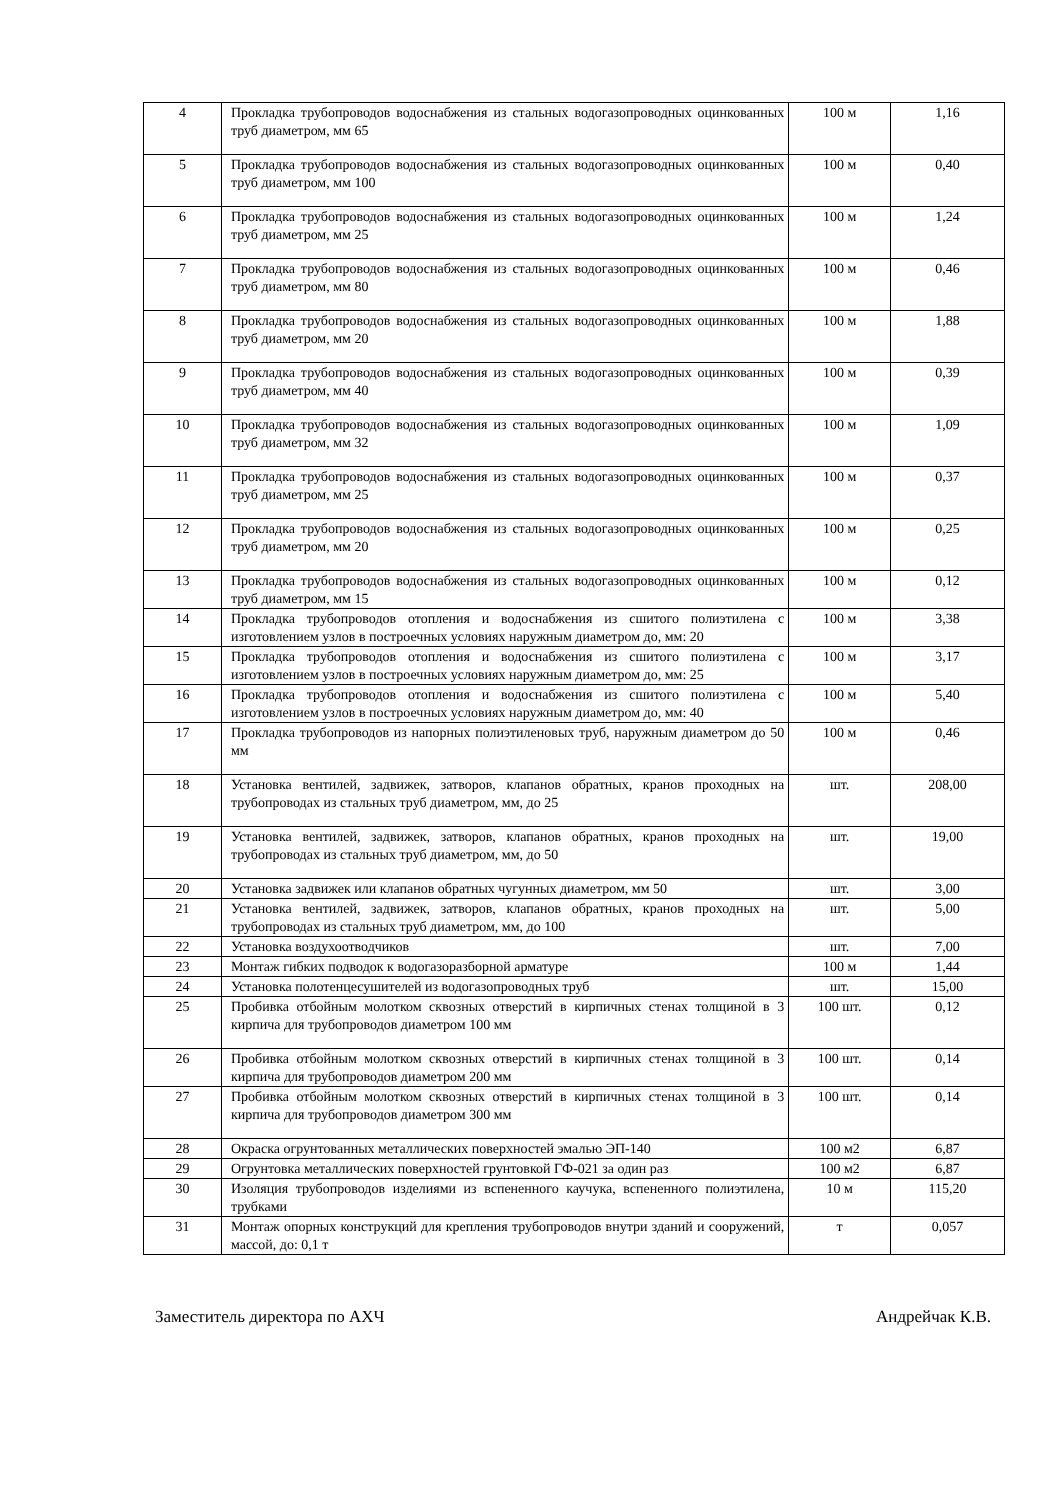| 4 | Прокладка трубопроводов водоснабжения из стальных водогазопроводных оцинкованных труб диаметром, мм 65 | 100 м | 1,16 |
| 5 | Прокладка трубопроводов водоснабжения из стальных водогазопроводных оцинкованных труб диаметром, мм 100 | 100 м | 0,40 |
| 6 | Прокладка трубопроводов водоснабжения из стальных водогазопроводных оцинкованных труб диаметром, мм 25 | 100 м | 1,24 |
| 7 | Прокладка трубопроводов водоснабжения из стальных водогазопроводных оцинкованных труб диаметром, мм 80 | 100 м | 0,46 |
| 8 | Прокладка трубопроводов водоснабжения из стальных водогазопроводных оцинкованных труб диаметром, мм 20 | 100 м | 1,88 |
| 9 | Прокладка трубопроводов водоснабжения из стальных водогазопроводных оцинкованных труб диаметром, мм 40 | 100 м | 0,39 |
| 10 | Прокладка трубопроводов водоснабжения из стальных водогазопроводных оцинкованных труб диаметром, мм 32 | 100 м | 1,09 |
| 11 | Прокладка трубопроводов водоснабжения из стальных водогазопроводных оцинкованных труб диаметром, мм 25 | 100 м | 0,37 |
| 12 | Прокладка трубопроводов водоснабжения из стальных водогазопроводных оцинкованных труб диаметром, мм 20 | 100 м | 0,25 |
| 13 | Прокладка трубопроводов водоснабжения из стальных водогазопроводных оцинкованных труб диаметром, мм 15 | 100 м | 0,12 |
| 14 | Прокладка трубопроводов отопления и водоснабжения из сшитого полиэтилена с изготовлением узлов в построечных условиях наружным диаметром до, мм: 20 | 100 м | 3,38 |
| 15 | Прокладка трубопроводов отопления и водоснабжения из сшитого полиэтилена с изготовлением узлов в построечных условиях наружным диаметром до, мм: 25 | 100 м | 3,17 |
| 16 | Прокладка трубопроводов отопления и водоснабжения из сшитого полиэтилена с изготовлением узлов в построечных условиях наружным диаметром до, мм: 40 | 100 м | 5,40 |
| 17 | Прокладка трубопроводов из напорных полиэтиленовых труб, наружным диаметром до 50 мм | 100 м | 0,46 |
| 18 | Установка вентилей, задвижек, затворов, клапанов обратных, кранов проходных на трубопроводах из стальных труб диаметром, мм, до 25 | шт. | 208,00 |
| 19 | Установка вентилей, задвижек, затворов, клапанов обратных, кранов проходных на трубопроводах из стальных труб диаметром, мм, до 50 | шт. | 19,00 |
| 20 | Установка задвижек или клапанов обратных чугунных диаметром, мм 50 | шт. | 3,00 |
| 21 | Установка вентилей, задвижек, затворов, клапанов обратных, кранов проходных на трубопроводах из стальных труб диаметром, мм, до 100 | шт. | 5,00 |
| 22 | Установка воздухоотводчиков | шт. | 7,00 |
| 23 | Монтаж гибких подводок к водогазоразборной арматуре | 100 м | 1,44 |
| 24 | Установка полотенцесушителей из водогазопроводных труб | шт. | 15,00 |
| 25 | Пробивка отбойным молотком сквозных отверстий в кирпичных стенах толщиной в 3 кирпича для трубопроводов диаметром 100 мм | 100 шт. | 0,12 |
| 26 | Пробивка отбойным молотком сквозных отверстий в кирпичных стенах толщиной в 3 кирпича для трубопроводов диаметром 200 мм | 100 шт. | 0,14 |
| 27 | Пробивка отбойным молотком сквозных отверстий в кирпичных стенах толщиной в 3 кирпича для трубопроводов диаметром 300 мм | 100 шт. | 0,14 |
| 28 | Окраска огрунтованных металлических поверхностей эмалью ЭП-140 | 100 м2 | 6,87 |
| 29 | Огрунтовка металлических поверхностей грунтовкой ГФ-021 за один раз | 100 м2 | 6,87 |
| 30 | Изоляция трубопроводов изделиями из вспененного каучука, вспененного полиэтилена, трубками | 10 м | 115,20 |
| 31 | Монтаж опорных конструкций для крепления трубопроводов внутри зданий и сооружений, массой, до: 0,1 т | т | 0,057 |
Заместитель директора по АХЧ Андрейчак К.В.